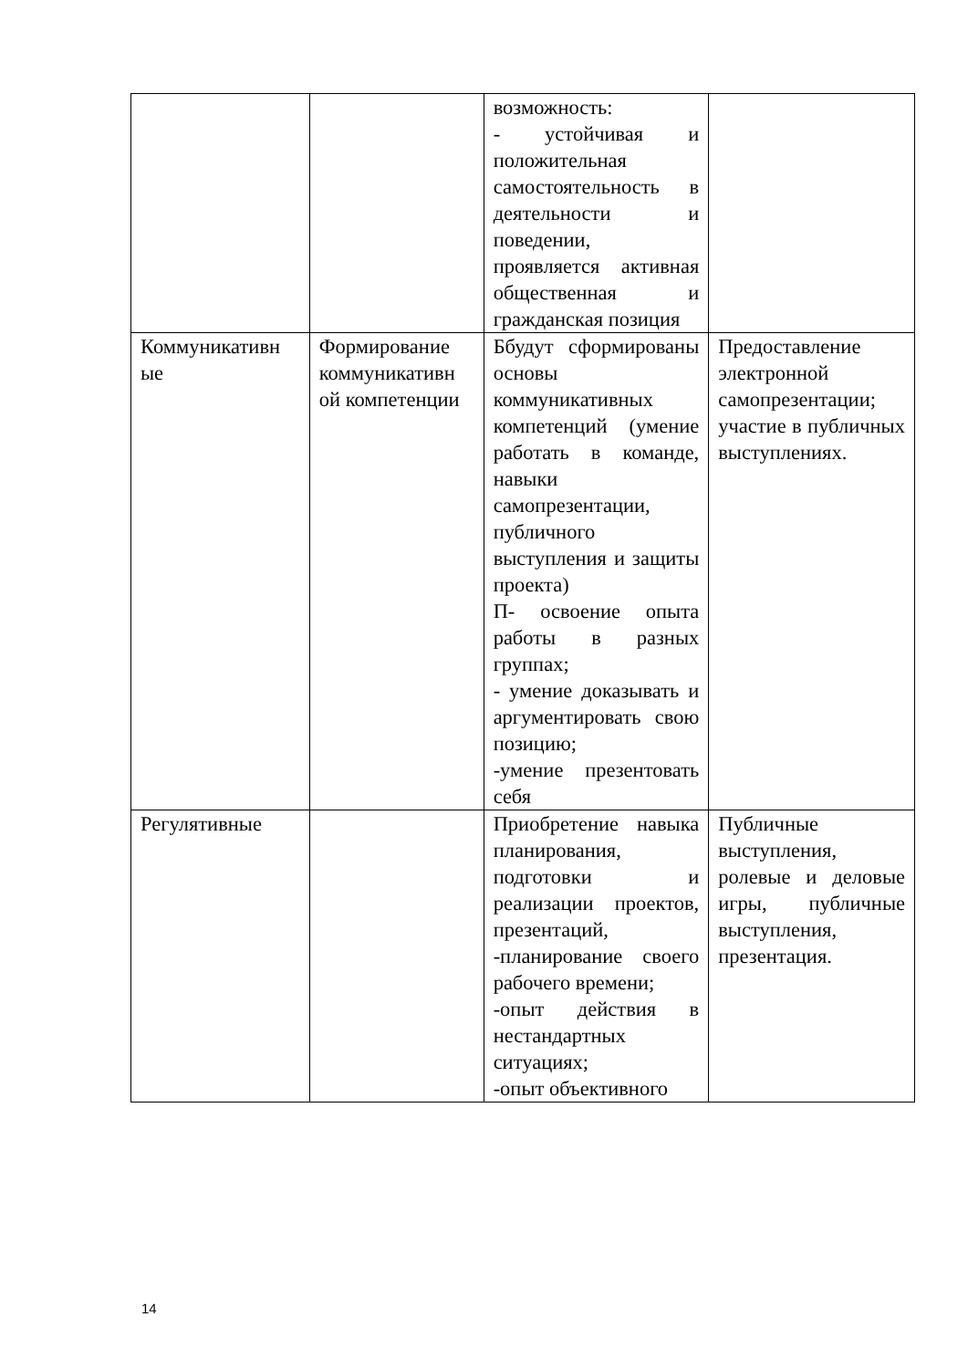| | | возможность: - устойчивая и положительная самостоятельность в деятельности и поведении, проявляется активная общественная и гражданская позиция | |
| Коммуникативн ые | Формирование коммуникативн ой компетенции | Ббудут сформированы основы коммуникативных компетенций (умение работать в команде, навыки самопрезентации, публичного выступления и защиты проекта) П- освоение опыта работы в разных группах; - умение доказывать и аргументировать свою позицию; -умение презентовать себя | Предоставление электронной самопрезентации; участие в публичных выступлениях. |
| Регулятивные | | Приобретение навыка планирования, подготовки и реализации проектов, презентаций, -планирование своего рабочего времени; -опыт действия в нестандартных ситуациях; -опыт объективного | Публичные выступления, ролевые и деловые игры, публичные выступления, презентация. |
14